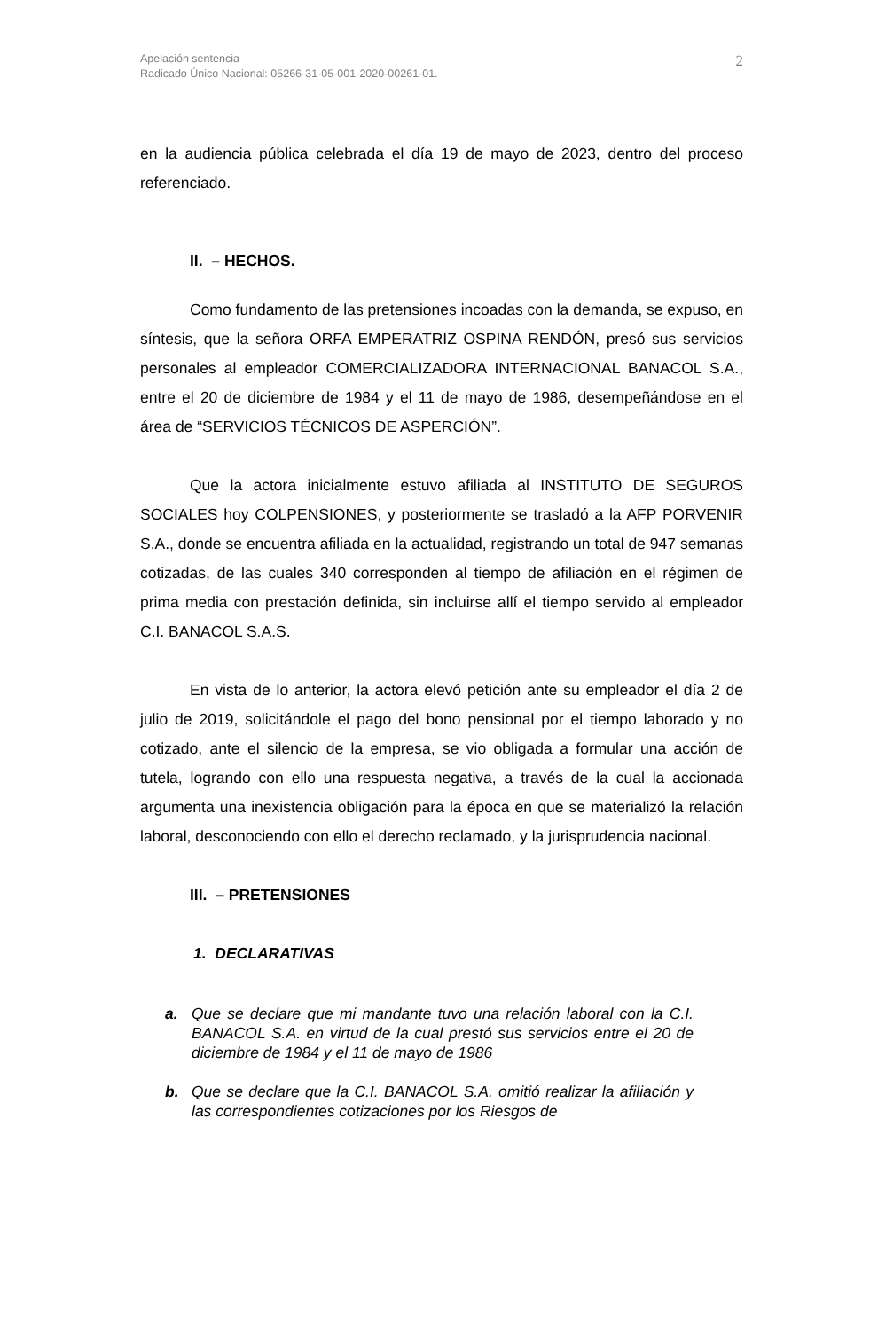2 Apelación sentencia
Radicado Único Nacional: 05266-31-05-001-2020-00261-01.
en la audiencia pública celebrada el día 19 de mayo de 2023, dentro del proceso referenciado.
II. – HECHOS.
Como fundamento de las pretensiones incoadas con la demanda, se expuso, en síntesis, que la señora ORFA EMPERATRIZ OSPINA RENDÓN, presó sus servicios personales al empleador COMERCIALIZADORA INTERNACIONAL BANACOL S.A., entre el 20 de diciembre de 1984 y el 11 de mayo de 1986, desempeñándose en el área de “SERVICIOS TÉCNICOS DE ASPERCIÓN”.
Que la actora inicialmente estuvo afiliada al INSTITUTO DE SEGUROS SOCIALES hoy COLPENSIONES, y posteriormente se trasladó a la AFP PORVENIR S.A., donde se encuentra afiliada en la actualidad, registrando un total de 947 semanas cotizadas, de las cuales 340 corresponden al tiempo de afiliación en el régimen de prima media con prestación definida, sin incluirse allí el tiempo servido al empleador C.I. BANACOL S.A.S.
En vista de lo anterior, la actora elevó petición ante su empleador el día 2 de julio de 2019, solicitándole el pago del bono pensional por el tiempo laborado y no cotizado, ante el silencio de la empresa, se vio obligada a formular una acción de tutela, logrando con ello una respuesta negativa, a través de la cual la accionada argumenta una inexistencia obligación para la época en que se materializó la relación laboral, desconociendo con ello el derecho reclamado, y la jurisprudencia nacional.
III. – PRETENSIONES
1. DECLARATIVAS
a. Que se declare que mi mandante tuvo una relación laboral con la C.I. BANACOL S.A. en virtud de la cual prestó sus servicios entre el 20 de diciembre de 1984 y el 11 de mayo de 1986
b. Que se declare que la C.I. BANACOL S.A. omitió realizar la afiliación y las correspondientes cotizaciones por los Riesgos de